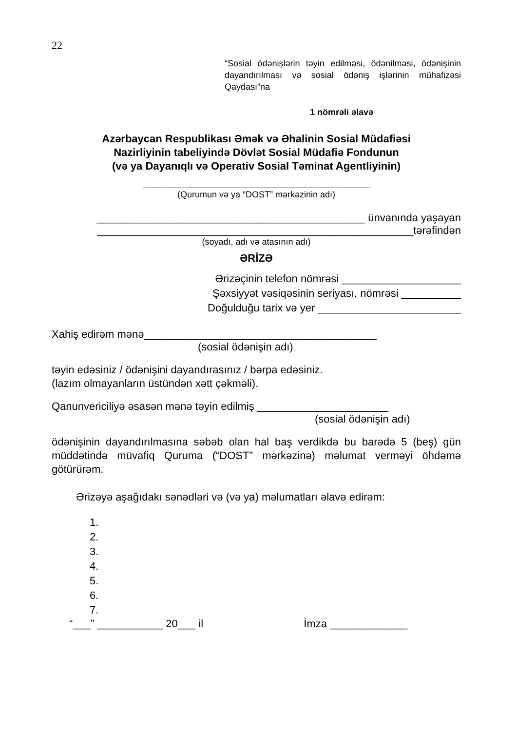22
“Sosial ödənişlərin təyin edilməsi, ödənilməsi, ödənişinin dayandırılması və sosial ödəniş işlərinin mühafizəsi Qaydası”na
1 nömrəli əlavə
Azərbaycan Respublikası Əmək və Əhalinin Sosial Müdafiəsi
Nazirliyinin tabeliyində Dövlət Sosial Müdafiə Fondunun
(və ya Dayanıqlı və Operativ Sosial Təminat Agentliyinin)
______________________________________
(Qurumun və ya “DOST” mərkəzinin adı)
_____________________________________________ ünvanında yaşayan
_____________________________________________________tərəfindən
(soyadı, adı və atasının adı)
ƏRİZƏ
Ərizəçinin telefon nömrəsi ____________________
Şəxsiyyət vəsiqəsinin seriyası, nömrəsi __________
Doğulduğu tarix və yer ________________________
Xahiş edirəm mənə_______________________________________
(sosial ödənişin adı)
təyin edəsiniz / ödənişini dayandırasınız / bərpa edəsiniz.
(lazım olmayanların üstündən xətt çəkməli).
Qanunvericiliyə əsasən mənə təyin edilmiş ______________________
(sosial ödənişin adı)
ödənişinin dayandırılmasına səbəb olan hal baş verdikdə bu barədə 5 (beş) gün müddətində müvafiq Quruma (“DOST” mərkəzinə) məlumat verməyi öhdəmə götürürəm.
Ərizəyə aşağıdakı sənədləri və (və ya) məlumatları əlavə edirəm:
1.
2.
3.
4.
5.
6.
7.
“___” ___________ 20___ il İmza _____________